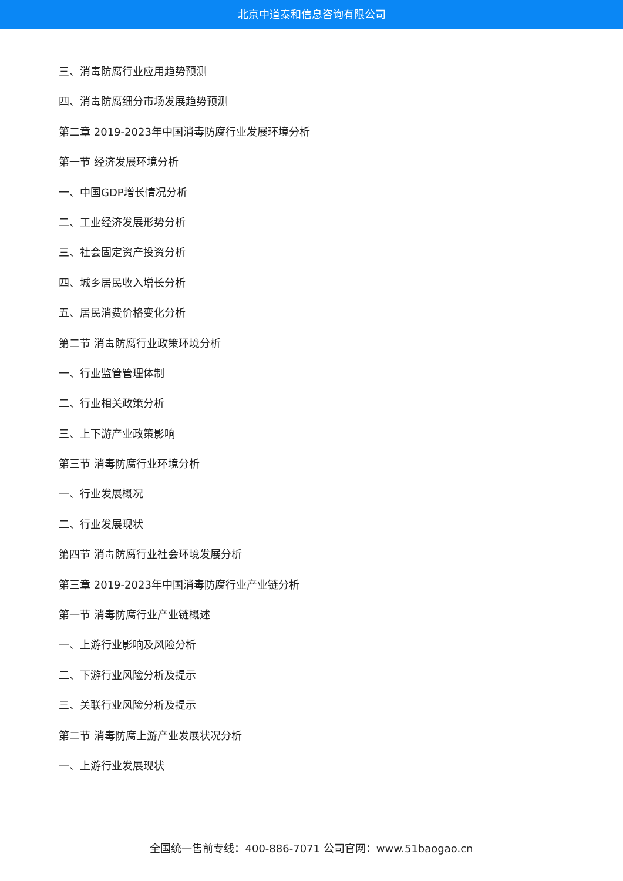北京中道泰和信息咨询有限公司
三、消毒防腐行业应用趋势预测
四、消毒防腐细分市场发展趋势预测
第二章 2019-2023年中国消毒防腐行业发展环境分析
第一节 经济发展环境分析
一、中国GDP增长情况分析
二、工业经济发展形势分析
三、社会固定资产投资分析
四、城乡居民收入增长分析
五、居民消费价格变化分析
第二节 消毒防腐行业政策环境分析
一、行业监管管理体制
二、行业相关政策分析
三、上下游产业政策影响
第三节 消毒防腐行业环境分析
一、行业发展概况
二、行业发展现状
第四节 消毒防腐行业社会环境发展分析
第三章 2019-2023年中国消毒防腐行业产业链分析
第一节 消毒防腐行业产业链概述
一、上游行业影响及风险分析
二、下游行业风险分析及提示
三、关联行业风险分析及提示
第二节 消毒防腐上游产业发展状况分析
一、上游行业发展现状
全国统一售前专线：400-886-7071 公司官网：www.51baogao.cn